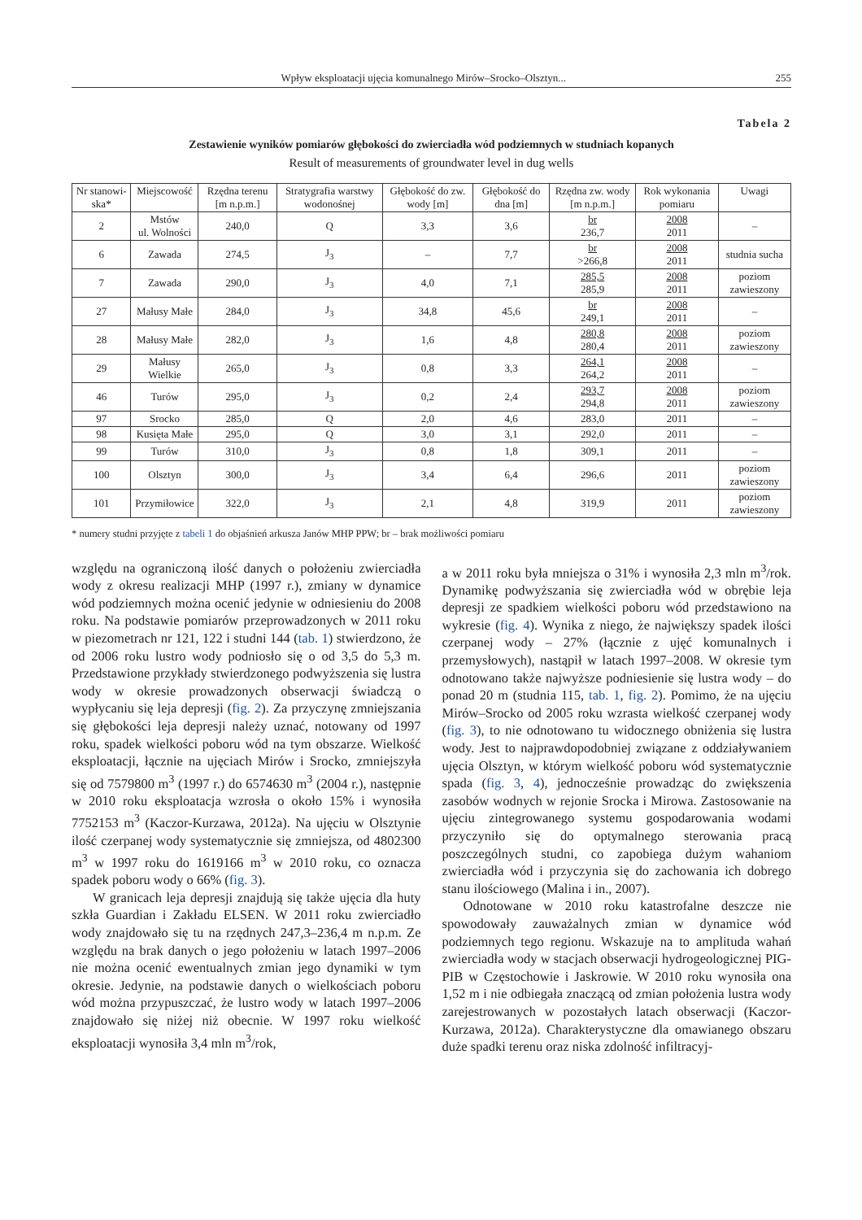Wpływ eksploatacji ujęcia komunalnego Mirów–Srocko–Olsztyn... 255
Tabela 2
Zestawienie wyników pomiarów głębokości do zwierciadła wód podziemnych w studniach kopanych
Result of measurements of groundwater level in dug wells
| Nr stanowi-ska* | Miejscowość | Rzędna terenu [m n.p.m.] | Stratygrafia warstwy wodonośnej | Głębokość do zw. wody [m] | Głębokość do dna [m] | Rzędna zw. wody [m n.p.m.] | Rok wykonania pomiaru | Uwagi |
| --- | --- | --- | --- | --- | --- | --- | --- | --- |
| 2 | Mstów ul. Wolności | 240,0 | Q | 3,3 | 3,6 | br 236,7 | 2008 2011 | – |
| 6 | Zawada | 274,5 | J<sub>3</sub> | – | 7,7 | br >266,8 | 2008 2011 | studnia sucha |
| 7 | Zawada | 290,0 | J<sub>3</sub> | 4,0 | 7,1 | 285,5 285,9 | 2008 2011 | poziom zawieszony |
| 27 | Małusy Małe | 284,0 | J<sub>3</sub> | 34,8 | 45,6 | br 249,1 | 2008 2011 | – |
| 28 | Małusy Małe | 282,0 | J<sub>3</sub> | 1,6 | 4,8 | 280,8 280,4 | 2008 2011 | poziom zawieszony |
| 29 | Małusy Wielkie | 265,0 | J<sub>3</sub> | 0,8 | 3,3 | 264,1 264,2 | 2008 2011 | – |
| 46 | Turów | 295,0 | J<sub>3</sub> | 0,2 | 2,4 | 293,7 294,8 | 2008 2011 | poziom zawieszony |
| 97 | Srocko | 285,0 | Q | 2,0 | 4,6 | 283,0 | 2011 | – |
| 98 | Kusięta Małe | 295,0 | Q | 3,0 | 3,1 | 292,0 | 2011 | – |
| 99 | Turów | 310,0 | J<sub>3</sub> | 0,8 | 1,8 | 309,1 | 2011 | – |
| 100 | Olsztyn | 300,0 | J<sub>3</sub> | 3,4 | 6,4 | 296,6 | 2011 | poziom zawieszony |
| 101 | Przymiłowice | 322,0 | J<sub>3</sub> | 2,1 | 4,8 | 319,9 | 2011 | poziom zawieszony |
* numery studni przyjęte z tabeli 1 do objaśnień arkusza Janów MHP PPW; br – brak możliwości pomiaru
względu na ograniczoną ilość danych o położeniu zwierciadła wody z okresu realizacji MHP (1997 r.), zmiany w dynamice wód podziemnych można ocenić jedynie w odniesieniu do 2008 roku. Na podstawie pomiarów przeprowadzonych w 2011 roku w piezometrach nr 121, 122 i studni 144 (tab. 1) stwierdzono, że od 2006 roku lustro wody podniosło się o od 3,5 do 5,3 m. Przedstawione przykłady stwierdzonego podwyższenia się lustra wody w okresie prowadzonych obserwacji świadczą o wypłycaniu się leja depresji (fig. 2). Za przyczynę zmniejszania się głębokości leja depresji należy uznać, notowany od 1997 roku, spadek wielkości poboru wód na tym obszarze. Wielkość eksploatacji, łącznie na ujęciach Mirów i Srocko, zmniejszyła się od 7579800 m<sup>3</sup> (1997 r.) do 6574630 m<sup>3</sup> (2004 r.), następnie w 2010 roku eksploatacja wzrosła o około 15% i wynosiła 7752153 m<sup>3</sup> (Kaczor-Kurzawa, 2012a). Na ujęciu w Olsztynie ilość czerpanej wody systematycznie się zmniejsza, od 4802300 m<sup>3</sup> w 1997 roku do 1619166 m<sup>3</sup> w 2010 roku, co oznacza spadek poboru wody o 66% (fig. 3).
W granicach leja depresji znajdują się także ujęcia dla huty szkła Guardian i Zakładu ELSEN. W 2011 roku zwierciadło wody znajdowało się tu na rzędnych 247,3–236,4 m n.p.m. Ze względu na brak danych o jego położeniu w latach 1997–2006 nie można ocenić ewentualnych zmian jego dynamiki w tym okresie. Jedynie, na podstawie danych o wielkościach poboru wód można przypuszczać, że lustro wody w latach 1997–2006 znajdowało się niżej niż obecnie. W 1997 roku wielkość eksploatacji wynosiła 3,4 mln m<sup>3</sup>/rok,
a w 2011 roku była mniejsza o 31% i wynosiła 2,3 mln m<sup>3</sup>/rok. Dynamikę podwyższania się zwierciadła wód w obrębie leja depresji ze spadkiem wielkości poboru wód przedstawiono na wykresie (fig. 4). Wynika z niego, że największy spadek ilości czerpanej wody – 27% (łącznie z ujęć komunalnych i przemysłowych), nastąpił w latach 1997–2008. W okresie tym odnotowano także najwyższe podniesienie się lustra wody – do ponad 20 m (studnia 115, tab. 1, fig. 2). Pomimo, że na ujęciu Mirów–Srocko od 2005 roku wzrasta wielkość czerpanej wody (fig. 3), to nie odnotowano tu widocznego obniżenia się lustra wody. Jest to najprawdopodobniej związane z oddziaływaniem ujęcia Olsztyn, w którym wielkość poboru wód systematycznie spada (fig. 3, 4), jednocześnie prowadząc do zwiększenia zasobów wodnych w rejonie Srocka i Mirowa. Zastosowanie na ujęciu zintegrowanego systemu gospodarowania wodami przyczyniło się do optymalnego sterowania pracą poszczególnych studni, co zapobiega dużym wahaniom zwierciadła wód i przyczynia się do zachowania ich dobrego stanu ilościowego (Malina i in., 2007).
Odnotowane w 2010 roku katastrofalne deszcze nie spowodowały zauważalnych zmian w dynamice wód podziemnych tego regionu. Wskazuje na to amplituda wahań zwierciadła wody w stacjach obserwacji hydrogeologicznej PIG-PIB w Częstochowie i Jaskrowie. W 2010 roku wynosiła ona 1,52 m i nie odbiegała znaczącą od zmian położenia lustra wody zarejestrowanych w pozostałych latach obserwacji (Kaczor-Kurzawa, 2012a). Charakterystyczne dla omawianego obszaru duże spadki terenu oraz niska zdolność infiltracyj-